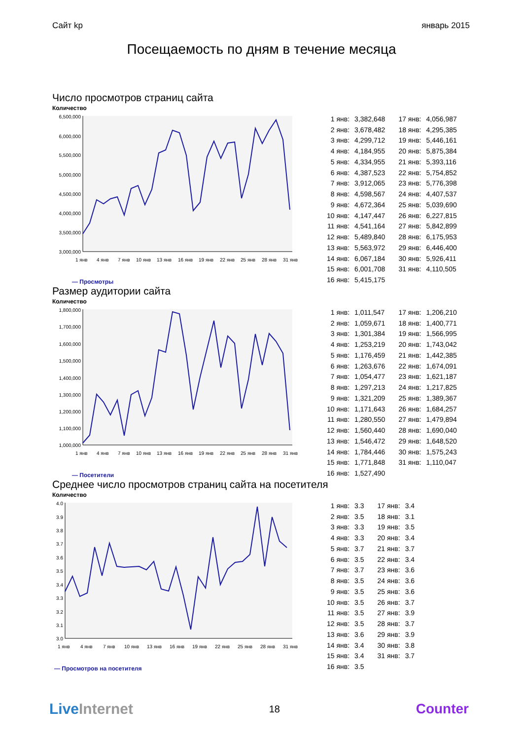Сайт kp январь 2015
Посещаемость по дням в течение месяца
Число просмотров страниц сайта
Количество
6,500,000
6,000,000
5,500,000
5,000,000
4,500,000
4,000,000
3,500,000
3,000,000
1 янв
4 янв
7 янв
10 янв
13 янв
16 янв
19 янв
22 янв
25 янв
28 янв
31 янв
— Просмотры
| 1 янв: | 3,382,648 | 17 янв: | 4,056,987 |
| 2 янв: | 3,678,482 | 18 янв: | 4,295,385 |
| 3 янв: | 4,299,712 | 19 янв: | 5,446,161 |
| 4 янв: | 4,184,955 | 20 янв: | 5,875,384 |
| 5 янв: | 4,334,955 | 21 янв: | 5,393,116 |
| 6 янв: | 4,387,523 | 22 янв: | 5,754,852 |
| 7 янв: | 3,912,065 | 23 янв: | 5,776,398 |
| 8 янв: | 4,598,567 | 24 янв: | 4,407,537 |
| 9 янв: | 4,672,364 | 25 янв: | 5,039,690 |
| 10 янв: | 4,147,447 | 26 янв: | 6,227,815 |
| 11 янв: | 4,541,164 | 27 янв: | 5,842,899 |
| 12 янв: | 5,489,840 | 28 янв: | 6,175,953 |
| 13 янв: | 5,563,972 | 29 янв: | 6,446,400 |
| 14 янв: | 6,067,184 | 30 янв: | 5,926,411 |
| 15 янв: | 6,001,708 | 31 янв: | 4,110,505 |
| 16 янв: | 5,415,175 | | |
Размер аудитории сайта
Количество
1,800,000
1,700,000
1,600,000
1,500,000
1,400,000
1,300,000
1,200,000
1,100,000
1,000,000
1 янв
4 янв
7 янв
10 янв
13 янв
16 янв
19 янв
22 янв
25 янв
28 янв
31 янв
— Посетители
| 1 янв: | 1,011,547 | 17 янв: | 1,206,210 |
| 2 янв: | 1,059,671 | 18 янв: | 1,400,771 |
| 3 янв: | 1,301,384 | 19 янв: | 1,566,995 |
| 4 янв: | 1,253,219 | 20 янв: | 1,743,042 |
| 5 янв: | 1,176,459 | 21 янв: | 1,442,385 |
| 6 янв: | 1,263,676 | 22 янв: | 1,674,091 |
| 7 янв: | 1,054,477 | 23 янв: | 1,621,187 |
| 8 янв: | 1,297,213 | 24 янв: | 1,217,825 |
| 9 янв: | 1,321,209 | 25 янв: | 1,389,367 |
| 10 янв: | 1,171,643 | 26 янв: | 1,684,257 |
| 11 янв: | 1,280,550 | 27 янв: | 1,479,894 |
| 12 янв: | 1,560,440 | 28 янв: | 1,690,040 |
| 13 янв: | 1,546,472 | 29 янв: | 1,648,520 |
| 14 янв: | 1,784,446 | 30 янв: | 1,575,243 |
| 15 янв: | 1,771,848 | 31 янв: | 1,110,047 |
| 16 янв: | 1,527,490 | | |
Среднее число просмотров страниц сайта на посетителя
Количество
4.0
3.9
3.8
3.7
3.6
3.5
3.4
3.3
3.2
3.1
3.0
1 янв
4 янв
7 янв
10 янв
13 янв
16 янв
19 янв
22 янв
25 янв
28 янв
31 янв
— Просмотров на посетителя
| 1 янв: | 3.3 | 17 янв: | 3.4 |
| 2 янв: | 3.5 | 18 янв: | 3.1 |
| 3 янв: | 3.3 | 19 янв: | 3.5 |
| 4 янв: | 3.3 | 20 янв: | 3.4 |
| 5 янв: | 3.7 | 21 янв: | 3.7 |
| 6 янв: | 3.5 | 22 янв: | 3.4 |
| 7 янв: | 3.7 | 23 янв: | 3.6 |
| 8 янв: | 3.5 | 24 янв: | 3.6 |
| 9 янв: | 3.5 | 25 янв: | 3.6 |
| 10 янв: | 3.5 | 26 янв: | 3.7 |
| 11 янв: | 3.5 | 27 янв: | 3.9 |
| 12 янв: | 3.5 | 28 янв: | 3.7 |
| 13 янв: | 3.6 | 29 янв: | 3.9 |
| 14 янв: | 3.4 | 30 янв: | 3.8 |
| 15 янв: | 3.4 | 31 янв: | 3.7 |
| 16 янв: | 3.5 | | |
Live Internet 18 Counter